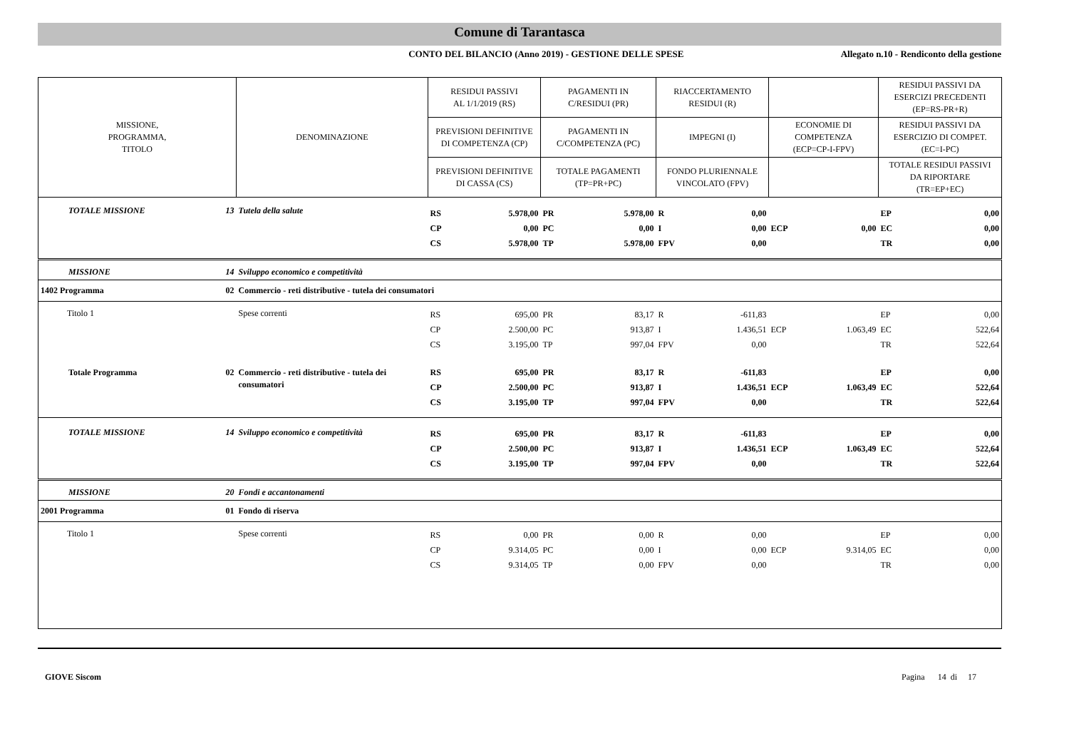Comune di Tarantasca
CONTO DEL BILANCIO (Anno 2019) - GESTIONE DELLE SPESE
Allegato n.10 - Rendiconto della gestione
| MISSIONE, PROGRAMMA, TITOLO | | DENOMINAZIONE | RESIDUI PASSIVI AL 1/1/2019 (RS) | | PAGAMENTI IN C/RESIDUI (PR) | | RIACCERTAMENTO RESIDUI (R) | | | | RESIDUI PASSIVI DA ESERCIZI PRECEDENTI (EP=RS-PR+R) | |
| --- | --- | --- | --- | --- | --- | --- | --- | --- | --- | --- | --- | --- |
| | | | PREVISIONI DEFINITIVE DI COMPETENZA (CP) | | PAGAMENTI IN C/COMPETENZA (PC) | | IMPEGNI (I) | | ECONOMIE DI COMPETENZA (ECP=CP-I-FPV) | | RESIDUI PASSIVI DA ESERCIZIO DI COMPET. (EC=I-PC) | |
| | | | PREVISIONI DEFINITIVE DI CASSA (CS) | | TOTALE PAGAMENTI (TP=PR+PC) | | FONDO PLURIENNALE VINCOLATO (FPV) | | | | TOTALE RESIDUI PASSIVI DA RIPORTARE (TR=EP+EC) | |
| TOTALE MISSIONE | 13 | Tutela della salute | RS | 5.978,00 | PR | 5.978,00 | R | 0,00 | | | EP | 0,00 |
| | | | CP | 0,00 | PC | 0,00 | I | 0,00 | ECP | 0,00 | EC | 0,00 |
| | | | CS | 5.978,00 | TP | 5.978,00 | FPV | 0,00 | | | TR | 0,00 |
| MISSIONE | 14 | Sviluppo economico e competitività | | | | | | | | | | |
| 1402 Programma | 02 | Commercio - reti distributive - tutela dei consumatori | | | | | | | | | | |
| Titolo 1 | | Spese correnti | RS | 695,00 | PR | 83,17 | R | -611,83 | | | EP | 0,00 |
| | | | CP | 2.500,00 | PC | 913,87 | I | 1.436,51 | ECP | 1.063,49 | EC | 522,64 |
| | | | CS | 3.195,00 | TP | 997,04 | FPV | 0,00 | | | TR | 522,64 |
| Totale Programma | 02 | Commercio - reti distributive - tutela dei consumatori | RS | 695,00 | PR | 83,17 | R | -611,83 | | | EP | 0,00 |
| | | | CP | 2.500,00 | PC | 913,87 | I | 1.436,51 | ECP | 1.063,49 | EC | 522,64 |
| | | | CS | 3.195,00 | TP | 997,04 | FPV | 0,00 | | | TR | 522,64 |
| TOTALE MISSIONE | 14 | Sviluppo economico e competitività | RS | 695,00 | PR | 83,17 | R | -611,83 | | | EP | 0,00 |
| | | | CP | 2.500,00 | PC | 913,87 | I | 1.436,51 | ECP | 1.063,49 | EC | 522,64 |
| | | | CS | 3.195,00 | TP | 997,04 | FPV | 0,00 | | | TR | 522,64 |
| MISSIONE | 20 | Fondi e accantonamenti | | | | | | | | | | |
| 2001 Programma | 01 | Fondo di riserva | | | | | | | | | | |
| Titolo 1 | | Spese correnti | RS | 0,00 | PR | 0,00 | R | 0,00 | | | EP | 0,00 |
| | | | CP | 9.314,05 | PC | 0,00 | I | 0,00 | ECP | 9.314,05 | EC | 0,00 |
| | | | CS | 9.314,05 | TP | 0,00 | FPV | 0,00 | | | TR | 0,00 |
GIOVE Siscom Pagina 14 di 17